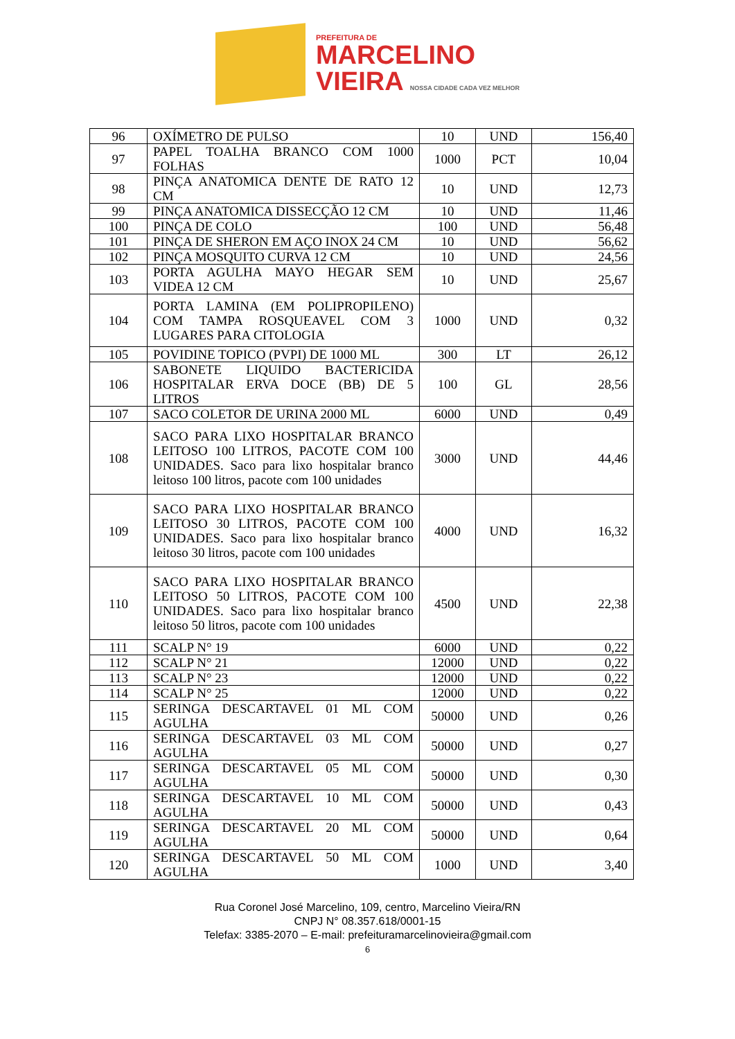PREFEITURA DE
MARCELINO
VIEIRA NOSSA CIDADE CADA VEZ MELHOR
| 96 | OXÍMETRO DE PULSO | 10 | UND | 156,40 |
| 97 | PAPEL TOALHA BRANCO COM 1000 FOLHAS | 1000 | PCT | 10,04 |
| 98 | PINÇA ANATOMICA DENTE DE RATO 12 CM | 10 | UND | 12,73 |
| 99 | PINÇA ANATOMICA DISSECÇÃO 12 CM | 10 | UND | 11,46 |
| 100 | PINÇA DE COLO | 100 | UND | 56,48 |
| 101 | PINÇA DE SHERON EM AÇO INOX 24 CM | 10 | UND | 56,62 |
| 102 | PINÇA MOSQUITO CURVA 12 CM | 10 | UND | 24,56 |
| 103 | PORTA AGULHA MAYO HEGAR SEM VIDEA 12 CM | 10 | UND | 25,67 |
| 104 | PORTA LAMINA (EM POLIPROPILENO) COM TAMPA ROSQUEAVEL COM 3 LUGARES PARA CITOLOGIA | 1000 | UND | 0,32 |
| 105 | POVIDINE TOPICO (PVPI) DE 1000 ML | 300 | LT | 26,12 |
| 106 | SABONETE LIQUIDO BACTERICIDA HOSPITALAR ERVA DOCE (BB) DE 5 LITROS | 100 | GL | 28,56 |
| 107 | SACO COLETOR DE URINA 2000 ML | 6000 | UND | 0,49 |
| 108 | SACO PARA LIXO HOSPITALAR BRANCO LEITOSO 100 LITROS, PACOTE COM 100 UNIDADES. Saco para lixo hospitalar branco leitoso 100 litros, pacote com 100 unidades | 3000 | UND | 44,46 |
| 109 | SACO PARA LIXO HOSPITALAR BRANCO LEITOSO 30 LITROS, PACOTE COM 100 UNIDADES. Saco para lixo hospitalar branco leitoso 30 litros, pacote com 100 unidades | 4000 | UND | 16,32 |
| 110 | SACO PARA LIXO HOSPITALAR BRANCO LEITOSO 50 LITROS, PACOTE COM 100 UNIDADES. Saco para lixo hospitalar branco leitoso 50 litros, pacote com 100 unidades | 4500 | UND | 22,38 |
| 111 | SCALP N° 19 | 6000 | UND | 0,22 |
| 112 | SCALP N° 21 | 12000 | UND | 0,22 |
| 113 | SCALP N° 23 | 12000 | UND | 0,22 |
| 114 | SCALP N° 25 | 12000 | UND | 0,22 |
| 115 | SERINGA DESCARTAVEL 01 ML COM AGULHA | 50000 | UND | 0,26 |
| 116 | SERINGA DESCARTAVEL 03 ML COM AGULHA | 50000 | UND | 0,27 |
| 117 | SERINGA DESCARTAVEL 05 ML COM AGULHA | 50000 | UND | 0,30 |
| 118 | SERINGA DESCARTAVEL 10 ML COM AGULHA | 50000 | UND | 0,43 |
| 119 | SERINGA DESCARTAVEL 20 ML COM AGULHA | 50000 | UND | 0,64 |
| 120 | SERINGA DESCARTAVEL 50 ML COM AGULHA | 1000 | UND | 3,40 |
Rua Coronel José Marcelino, 109, centro, Marcelino Vieira/RN
CNPJ N° 08.357.618/0001-15
Telefax: 3385-2070 – E-mail: prefeituramarcelinovieira@gmail.com
6